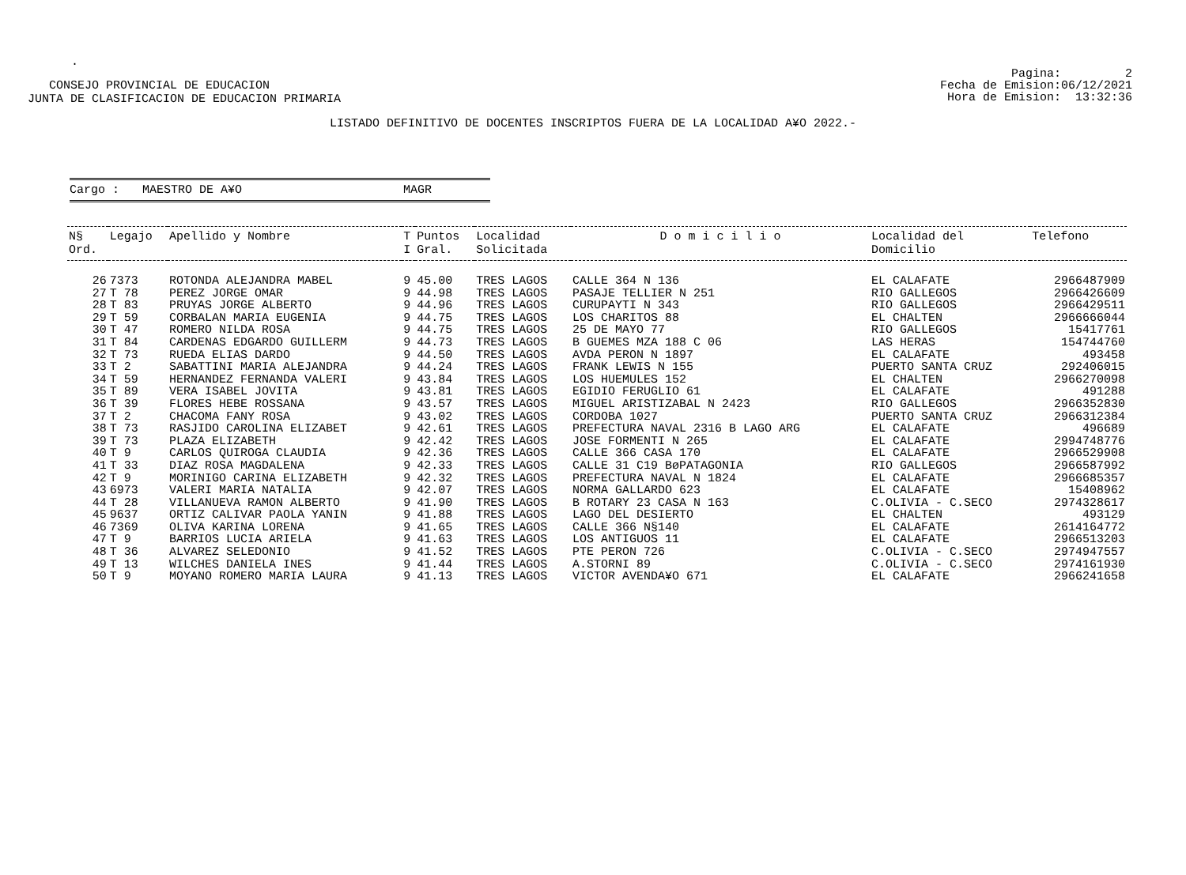.
CONSEJO PROVINCIAL DE EDUCACION
JUNTA DE CLASIFICACION DE EDUCACION PRIMARIA
Pagina: 2
Fecha de Emision:06/12/2021
Hora de Emision: 13:32:36
LISTADO DEFINITIVO DE DOCENTES INSCRIPTOS FUERA DE LA LOCALIDAD A¥O 2022.-
Cargo : MAESTRO DE A¥O MAGR
| N§ Ord. | Legajo | Apellido y Nombre | T I | Puntos Gral. | Localidad Solicitada | D o m i c i l i o | Localidad del Domicilio | Telefono |
| --- | --- | --- | --- | --- | --- | --- | --- | --- |
| 26 | 7373 | ROTONDA ALEJANDRA MABEL | 9 | 45.00 | TRES LAGOS | CALLE 364 N 136 | EL CALAFATE | 2966487909 |
| 27 | T 78 | PEREZ JORGE OMAR | 9 | 44.98 | TRES LAGOS | PASAJE TELLIER N 251 | RIO GALLEGOS | 2966426609 |
| 28 | T 83 | PRUYAS JORGE ALBERTO | 9 | 44.96 | TRES LAGOS | CURUPAYTI N 343 | RIO GALLEGOS | 2966429511 |
| 29 | T 59 | CORBALAN MARIA EUGENIA | 9 | 44.75 | TRES LAGOS | LOS CHARITOS 88 | EL CHALTEN | 2966666044 |
| 30 | T 47 | ROMERO NILDA ROSA | 9 | 44.75 | TRES LAGOS | 25 DE MAYO 77 | RIO GALLEGOS | 15417761 |
| 31 | T 84 | CARDENAS EDGARDO GUILLERM | 9 | 44.73 | TRES LAGOS | B GUEMES MZA 188 C 06 | LAS HERAS | 154744760 |
| 32 | T 73 | RUEDA ELIAS DARDO | 9 | 44.50 | TRES LAGOS | AVDA PERON N 1897 | EL CALAFATE | 493458 |
| 33 | T 2 | SABATTINI MARIA ALEJANDRA | 9 | 44.24 | TRES LAGOS | FRANK LEWIS N 155 | PUERTO SANTA CRUZ | 292406015 |
| 34 | T 59 | HERNANDEZ FERNANDA VALERI | 9 | 43.84 | TRES LAGOS | LOS HUEMULES 152 | EL CHALTEN | 2966270098 |
| 35 | T 89 | VERA ISABEL JOVITA | 9 | 43.81 | TRES LAGOS | EGIDIO FERUGLIO 61 | EL CALAFATE | 491288 |
| 36 | T 39 | FLORES HEBE ROSSANA | 9 | 43.57 | TRES LAGOS | MIGUEL ARISTIZABAL N 2423 | RIO GALLEGOS | 2966352830 |
| 37 | T 2 | CHACOMA FANY ROSA | 9 | 43.02 | TRES LAGOS | CORDOBA 1027 | PUERTO SANTA CRUZ | 2966312384 |
| 38 | T 73 | RASJIDO CAROLINA ELIZABET | 9 | 42.61 | TRES LAGOS | PREFECTURA NAVAL 2316 B LAGO ARG | EL CALAFATE | 496689 |
| 39 | T 73 | PLAZA ELIZABETH | 9 | 42.42 | TRES LAGOS | JOSE FORMENTI N 265 | EL CALAFATE | 2994748776 |
| 40 | T 9 | CARLOS QUIROGA CLAUDIA | 9 | 42.36 | TRES LAGOS | CALLE 366 CASA 170 | EL CALAFATE | 2966529908 |
| 41 | T 33 | DIAZ ROSA MAGDALENA | 9 | 42.33 | TRES LAGOS | CALLE 31 C19 BøPATAGONIA | RIO GALLEGOS | 2966587992 |
| 42 | T 9 | MORINIGO CARINA ELIZABETH | 9 | 42.32 | TRES LAGOS | PREFECTURA NAVAL N 1824 | EL CALAFATE | 2966685357 |
| 43 | 6973 | VALERI MARIA NATALIA | 9 | 42.07 | TRES LAGOS | NORMA GALLARDO 623 | EL CALAFATE | 15408962 |
| 44 | T 28 | VILLANUEVA RAMON ALBERTO | 9 | 41.90 | TRES LAGOS | B ROTARY 23 CASA N 163 | C.OLIVIA - C.SECO | 2974328617 |
| 45 | 9637 | ORTIZ CALIVAR PAOLA YANIN | 9 | 41.88 | TRES LAGOS | LAGO DEL DESIERTO | EL CHALTEN | 493129 |
| 46 | 7369 | OLIVA KARINA LORENA | 9 | 41.65 | TRES LAGOS | CALLE 366 N§140 | EL CALAFATE | 2614164772 |
| 47 | T 9 | BARRIOS LUCIA ARIELA | 9 | 41.63 | TRES LAGOS | LOS ANTIGUOS 11 | EL CALAFATE | 2966513203 |
| 48 | T 36 | ALVAREZ SELEDONIO | 9 | 41.52 | TRES LAGOS | PTE PERON 726 | C.OLIVIA - C.SECO | 2974947557 |
| 49 | T 13 | WILCHES DANIELA INES | 9 | 41.44 | TRES LAGOS | A.STORNI 89 | C.OLIVIA - C.SECO | 2974161930 |
| 50 | T 9 | MOYANO ROMERO MARIA LAURA | 9 | 41.13 | TRES LAGOS | VICTOR AVENDA¥O 671 | EL CALAFATE | 2966241658 |